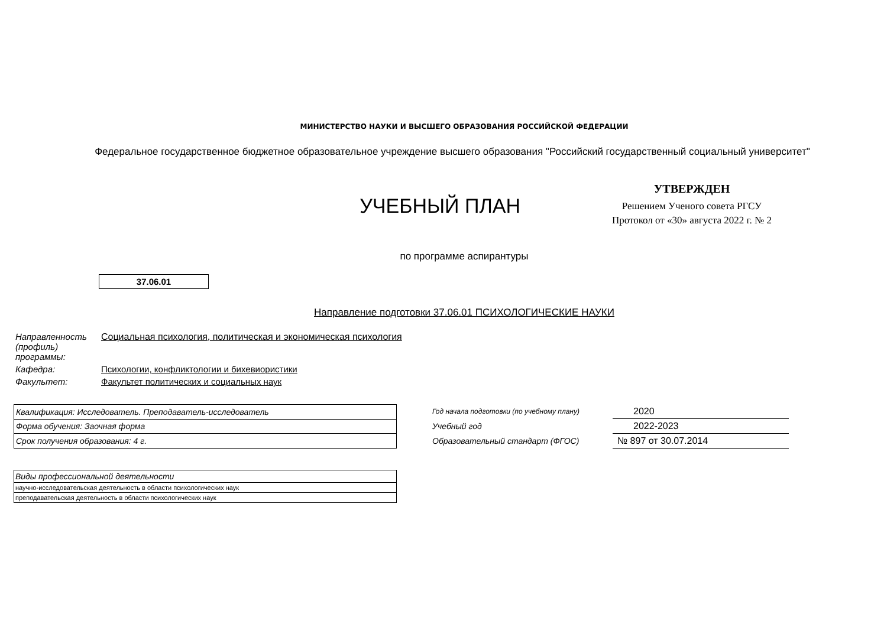МИНИСТЕРСТВО НАУКИ И ВЫСШЕГО ОБРАЗОВАНИЯ РОССИЙСКОЙ ФЕДЕРАЦИИ
Федеральное государственное бюджетное образовательное учреждение высшего образования "Российский государственный социальный университет"
УЧЕБНЫЙ ПЛАН
УТВЕРЖДЕН
Решением Ученого совета РГСУ
Протокол от «30» августа 2022 г. № 2
по программе аспирантуры
37.06.01
Направление подготовки 37.06.01 ПСИХОЛОГИЧЕСКИЕ НАУКИ
| Направленность (профиль) программы: | Социальная психология, политическая и экономическая психология |
| Кафедра: | Психологии, конфликтологии и бихевиористики |
| Факультет: | Факультет политических и социальных наук |
| Квалификация: Исследователь. Преподаватель-исследователь |
| Форма обучения: Заочная форма |
| Срок получения образования: 4 г. |
| Год начала подготовки (по учебному плану) | 2020 |
| Учебный год | 2022-2023 |
| Образовательный стандарт (ФГОС) | № 897 от 30.07.2014 |
| Виды профессиональной деятельности |
| научно-исследовательская деятельность в области психологических наук |
| преподавательская деятельность в области психологических наук |